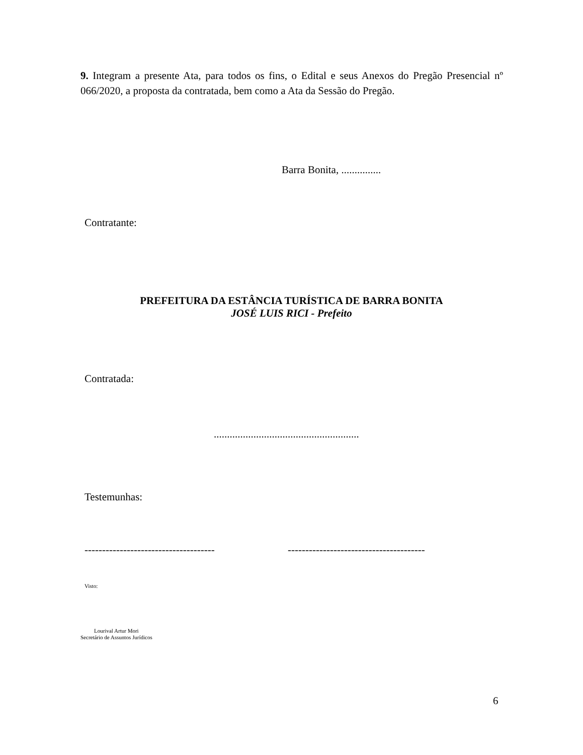9. Integram a presente Ata, para todos os fins, o Edital e seus Anexos do Pregão Presencial nº 066/2020, a proposta da contratada, bem como a Ata da Sessão do Pregão.
Barra Bonita, ...............
Contratante:
PREFEITURA DA ESTÂNCIA TURÍSTICA DE BARRA BONITA
JOSÉ LUIS RICI - Prefeito
Contratada:
.......................................................
Testemunhas:
------------------------------------- ---------------------------------------
Visto:
Lourival Artur Mori
Secretário de Assuntos Jurídicos
6